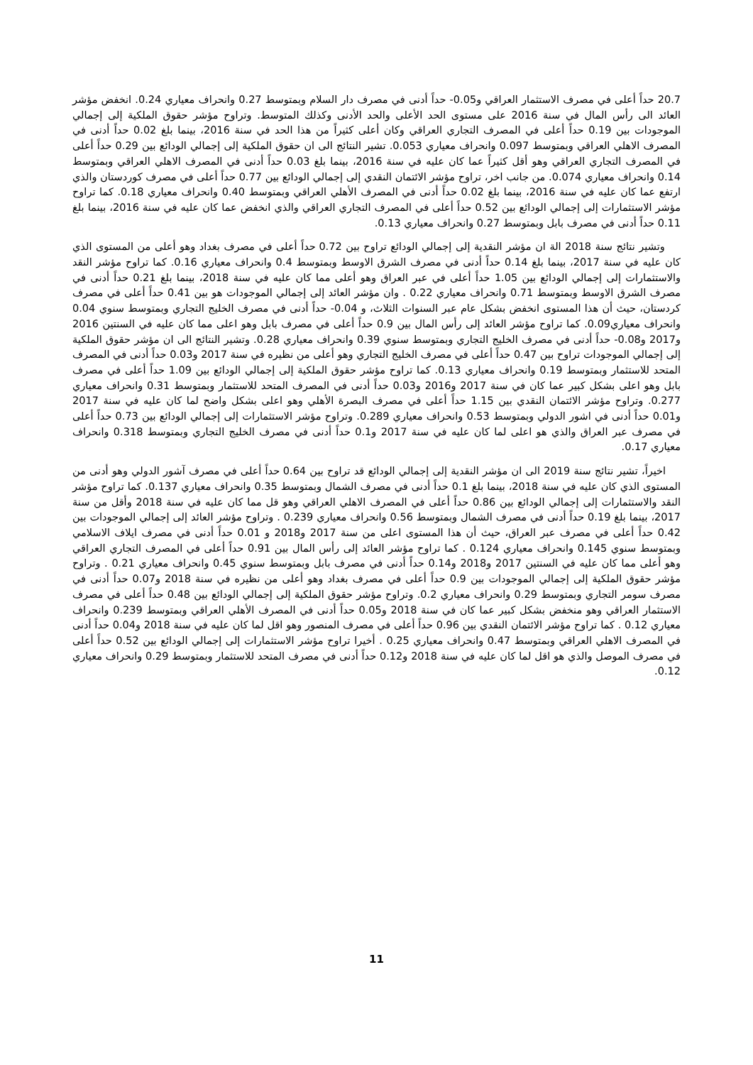20.7 حداً أعلى في مصرف الاستثمار العراقي و0.05- حداً أدنى في مصرف دار السلام وبمتوسط 0.27 وانحراف معياري 0.24. انخفض مؤشر العائد الى رأس المال في سنة 2016 على مستوى الحد الأعلى والحد الأدنى وكذلك المتوسط. وتراوح مؤشر حقوق الملكية إلى إجمالي الموجودات بين 0.19 حداً أعلى في المصرف التجاري العراقي وكان أعلى كثيراً من هذا الحد في سنة 2016، بينما بلغ 0.02 حداً أدنى في المصرف الاهلي العراقي وبمتوسط 0.097 وانحراف معياري 0.053. تشير النتائج الى ان حقوق الملكية إلى إجمالي الودائع بين 0.29 حداً أعلى في المصرف التجاري العراقي وهو أقل كثيراً عما كان عليه في سنة 2016، بينما بلغ 0.03 حداً أدنى في المصرف الاهلي العراقي وبمتوسط 0.14 وانحراف معياري 0.074. من جانب اخر، تراوح مؤشر الائتمان النقدي إلى إجمالي الودائع بين 0.77 حداً أعلى في مصرف كوردستان والذي ارتفع عما كان عليه في سنة 2016، بينما بلغ 0.02 حداً أدنى في المصرف الأهلي العراقي وبمتوسط 0.40 وانحراف معياري 0.18. كما تراوح مؤشر الاستثمارات إلى إجمالي الودائع بين 0.52 حداً أعلى في المصرف التجاري العراقي والذي انخفض عما كان عليه في سنة 2016، بينما بلغ 0.11 حداً أدنى في مصرف بابل وبمتوسط 0.27 وانحراف معياري 0.13.
وتشير نتائج سنة 2018 الة ان مؤشر النقدية إلى إجمالي الودائع تراوح بين 0.72 حداً أعلى في مصرف بغداد وهو أعلى من المستوى الذي كان عليه في سنة 2017، بينما بلغ 0.14 حداً أدنى في مصرف الشرق الاوسط وبمتوسط 0.4 وانحراف معياري 0.16. كما تراوح مؤشر النقد والاستثمارات إلى إجمالي الودائع بين 1.05 حداً أعلى في عبر العراق وهو أعلى مما كان عليه في سنة 2018، بينما بلغ 0.21 حداً أدنى في مصرف الشرق الاوسط وبمتوسط 0.71 وانحراف معياري 0.22 . وان مؤشر العائد إلى إجمالي الموجودات هو بين 0.41 حداً أعلى في مصرف كردستان، حيث أن هذا المستوى انخفض بشكل عام عبر السنوات الثلاث، و 0.04- حداً أدنى في مصرف الخليج التجاري وبمتوسط سنوي 0.04 وانحراف معياري0.09. كما تراوح مؤشر العائد إلى رأس المال بين 0.9 حداً أعلى في مصرف بابل وهو اعلى مما كان عليه في السنتين 2016 و2017 و0.08- حداً أدنى في مصرف الخليج التجاري وبمتوسط سنوي 0.39 وانحراف معياري 0.28. وتشير النتائج الى ان مؤشر حقوق الملكية إلى إجمالي الموجودات تراوح بين 0.47 حداً أعلى في مصرف الخليج التجاري وهو أعلى من نظيره في سنة 2017 و0.03 حداً أدنى في المصرف المتحد للاستثمار وبمتوسط 0.19 وانحراف معياري 0.13. كما تراوح مؤشر حقوق الملكية إلى إجمالي الودائع بين 1.09 حداً أعلى في مصرف بابل وهو اعلى بشكل كبير عما كان في سنة 2017 و2016 و0.03 حداً أدنى في المصرف المتحد للاستثمار وبمتوسط 0.31 وانحراف معياري 0.277. وتراوح مؤشر الائتمان النقدي بين 1.15 حداً أعلى في مصرف البصرة الأهلي وهو اعلى بشكل واضح لما كان عليه في سنة 2017 و0.01 حداً أدنى في اشور الدولي وبمتوسط 0.53 وانحراف معياري 0.289. وتراوح مؤشر الاستثمارات إلى إجمالي الودائع بين 0.73 حداً أعلى في مصرف عبر العراق والذي هو اعلى لما كان عليه في سنة 2017 و0.1 حداً أدنى في مصرف الخليج التجاري وبمتوسط 0.318 وانحراف معياري 0.17.
اخيراً، تشير نتائج سنة 2019 الى ان مؤشر النقدية إلى إجمالي الودائع قد تراوح بين 0.64 حداً أعلى في مصرف آشور الدولي وهو أدنى من المستوى الذي كان عليه في سنة 2018، بينما بلغ 0.1 حداً أدنى في مصرف الشمال وبمتوسط 0.35 وانحراف معياري 0.137. كما تراوح مؤشر النقد والاستثمارات إلى إجمالي الودائع بين 0.86 حداً أعلى في المصرف الاهلي العراقي وهو قل مما كان عليه في سنة 2018 وأقل من سنة 2017، بينما بلغ 0.19 حداً أدنى في مصرف الشمال وبمتوسط 0.56 وانحراف معياري 0.239 . وتراوح مؤشر العائد إلى إجمالي الموجودات بين 0.42 حداً أعلى في مصرف عبر العراق، حيث أن هذا المستوى اعلى من سنة 2017 و2018 و 0.01 حداً أدنى في مصرف ايلاف الاسلامي وبمتوسط سنوي 0.145 وانحراف معياري 0.124 . كما تراوح مؤشر العائد إلى رأس المال بين 0.91 حداً أعلى في المصرف التجاري العراقي وهو أعلى مما كان عليه في السنتين 2017 و2018 و0.14 حداً أدنى في مصرف بابل وبمتوسط سنوي 0.45 وانحراف معياري 0.21 . وتراوح مؤشر حقوق الملكية إلى إجمالي الموجودات بين 0.9 حداً أعلى في مصرف بغداد وهو أعلى من نظيره في سنة 2018 و0.07 حداً أدنى في مصرف سومر التجاري وبمتوسط 0.29 وانحراف معياري 0.2. وتراوح مؤشر حقوق الملكية إلى إجمالي الودائع بين 0.48 حداً أعلى في مصرف الاستثمار العراقي وهو منخفض بشكل كبير عما كان في سنة 2018 و0.05 حداً أدنى في المصرف الأهلي العراقي وبمتوسط 0.239 وانحراف معياري 0.12 . كما تراوح مؤشر الائتمان النقدي بين 0.96 حداً أعلى في مصرف المنصور وهو اقل لما كان عليه في سنة 2018 و0.04 حداً أدنى في المصرف الاهلي العراقي وبمتوسط 0.47 وانحراف معياري 0.25 . أخيرا تراوح مؤشر الاستثمارات إلى إجمالي الودائع بين 0.52 حداً أعلى في مصرف الموصل والذي هو اقل لما كان عليه في سنة 2018 و0.12 حداً أدنى في مصرف المتحد للاستثمار وبمتوسط 0.29 وانحراف معياري 0.12.
11